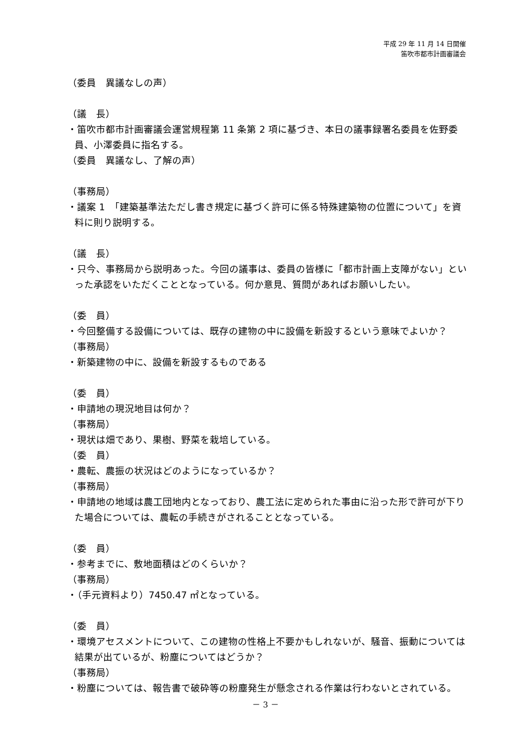平成 29 年 11 月 14 日開催
笛吹市都市計画審議会
（委員　異議なしの声）
（議　長）
・笛吹市都市計画審議会運営規程第 11 条第 2 項に基づき、本日の議事録署名委員を佐野委員、小澤委員に指名する。
（委員　異議なし、了解の声）
（事務局）
・議案 1　「建築基準法ただし書き規定に基づく許可に係る特殊建築物の位置について」を資料に則り説明する。
（議　長）
・只今、事務局から説明あった。今回の議事は、委員の皆様に「都市計画上支障がない」といった承認をいただくこととなっている。何か意見、質問があればお願いしたい。
（委　員）
・今回整備する設備については、既存の建物の中に設備を新設するという意味でよいか？
（事務局）
・新築建物の中に、設備を新設するものである
（委　員）
・申請地の現況地目は何か？
（事務局）
・現状は畑であり、果樹、野菜を栽培している。
（委　員）
・農転、農振の状況はどのようになっているか？
（事務局）
・申請地の地域は農工団地内となっており、農工法に定められた事由に沿った形で許可が下りた場合については、農転の手続きがされることとなっている。
（委　員）
・参考までに、敷地面積はどのくらいか？
（事務局）
・（手元資料より）7450.47 ㎡となっている。
（委　員）
・環境アセスメントについて、この建物の性格上不要かもしれないが、騒音、振動については結果が出ているが、粉塵についてはどうか？
（事務局）
・粉塵については、報告書で破砕等の粉塵発生が懸念される作業は行わないとされている。
－ 3 －